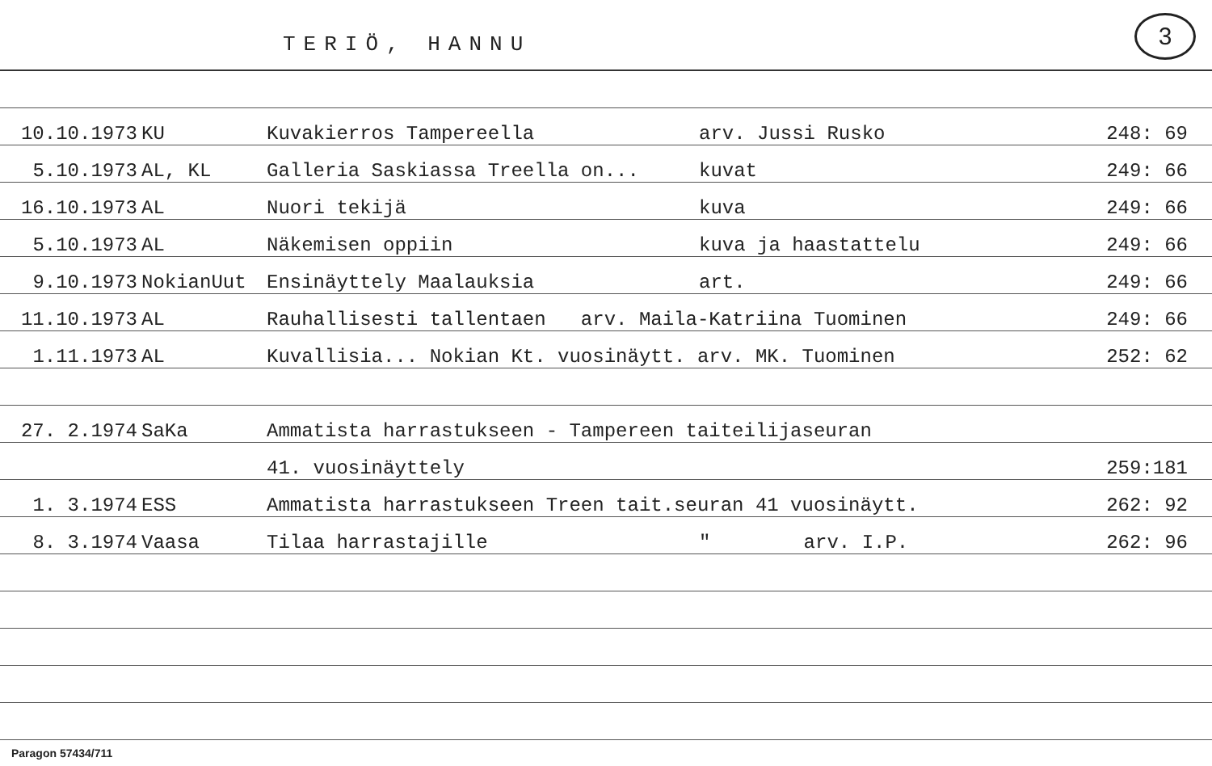TERIÖ, HANNU
3
| 10.10.1973 | KU | Kuvakierros Tampereella | arv. Jussi Rusko | 248: 69 |
| 5.10.1973 | AL, KL | Galleria Saskiassa Treella on... | kuvat | 249: 66 |
| 16.10.1973 | AL | Nuori tekijä | kuva | 249: 66 |
| 5.10.1973 | AL | Näkemisen oppiin | kuva ja haastattelu | 249: 66 |
| 9.10.1973 | NokianUut | Ensinäyttely Maalauksia | art. | 249: 66 |
| 11.10.1973 | AL | Rauhallisesti tallentaen arv. Maila-Katriina Tuominen | | 249: 66 |
| 1.11.1973 | AL | Kuvallisia... Nokian Kt. vuosinäytt. arv. MK. Tuominen | | 252: 62 |
| 27. 2.1974 | SaKa | Ammatista harrastukseen - Tampereen taiteilijaseuran | | |
| | | 41. vuosinäyttely | | 259:181 |
| 1. 3.1974 | ESS | Ammatista harrastukseen Treen tait.seuran 41 vuosinäytt. | | 262: 92 |
| 8. 3.1974 | Vaasa | Tilaa harrastajille | " arv. I.P. | 262: 96 |
Paragon 57434/711